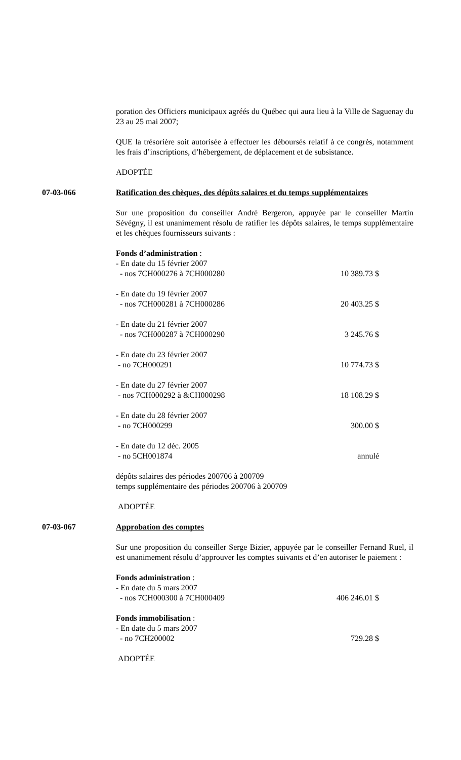poration des Officiers municipaux agréés du Québec qui aura lieu à la Ville de Saguenay du 23 au 25 mai 2007;
QUE la trésorière soit autorisée à effectuer les déboursés relatif à ce congrès, notamment les frais d’inscriptions, d’hébergement, de déplacement et de subsistance.
ADOPTÉE
07-03-066 Ratification des chèques, des dépôts salaires et du temps supplémentaires
Sur une proposition du conseiller André Bergeron, appuyée par le conseiller Martin Sévégny, il est unanimement résolu de ratifier les dépôts salaires, le temps supplémentaire et les chèques fournisseurs suivants :
Fonds d’administration :
- En date du 15 février 2007
- nos 7CH000276 à 7CH000280 10 389.73 $
- En date du 19 février 2007
- nos 7CH000281 à 7CH000286 20 403.25 $
- En date du 21 février 2007
- nos 7CH000287 à 7CH000290 3 245.76 $
- En date du 23 février 2007
- no 7CH000291 10 774.73 $
- En date du 27 février 2007
- nos 7CH000292 à &CH000298 18 108.29 $
- En date du 28 février 2007
- no 7CH000299 300.00 $
- En date du 12 déc. 2005
- no 5CH001874 annulé
dépôts salaires des périodes 200706 à 200709
temps supplémentaire des périodes 200706 à 200709
ADOPTÉE
07-03-067 Approbation des comptes
Sur une proposition du conseiller Serge Bizier, appuyée par le conseiller Fernand Ruel, il est unanimement résolu d’approuver les comptes suivants et d’en autoriser le paiement :
Fonds administration :
- En date du 5 mars 2007
- nos 7CH000300 à 7CH000409 406 246.01 $
Fonds immobilisation :
- En date du 5 mars 2007
- no 7CH200002 729.28 $
ADOPTÉE